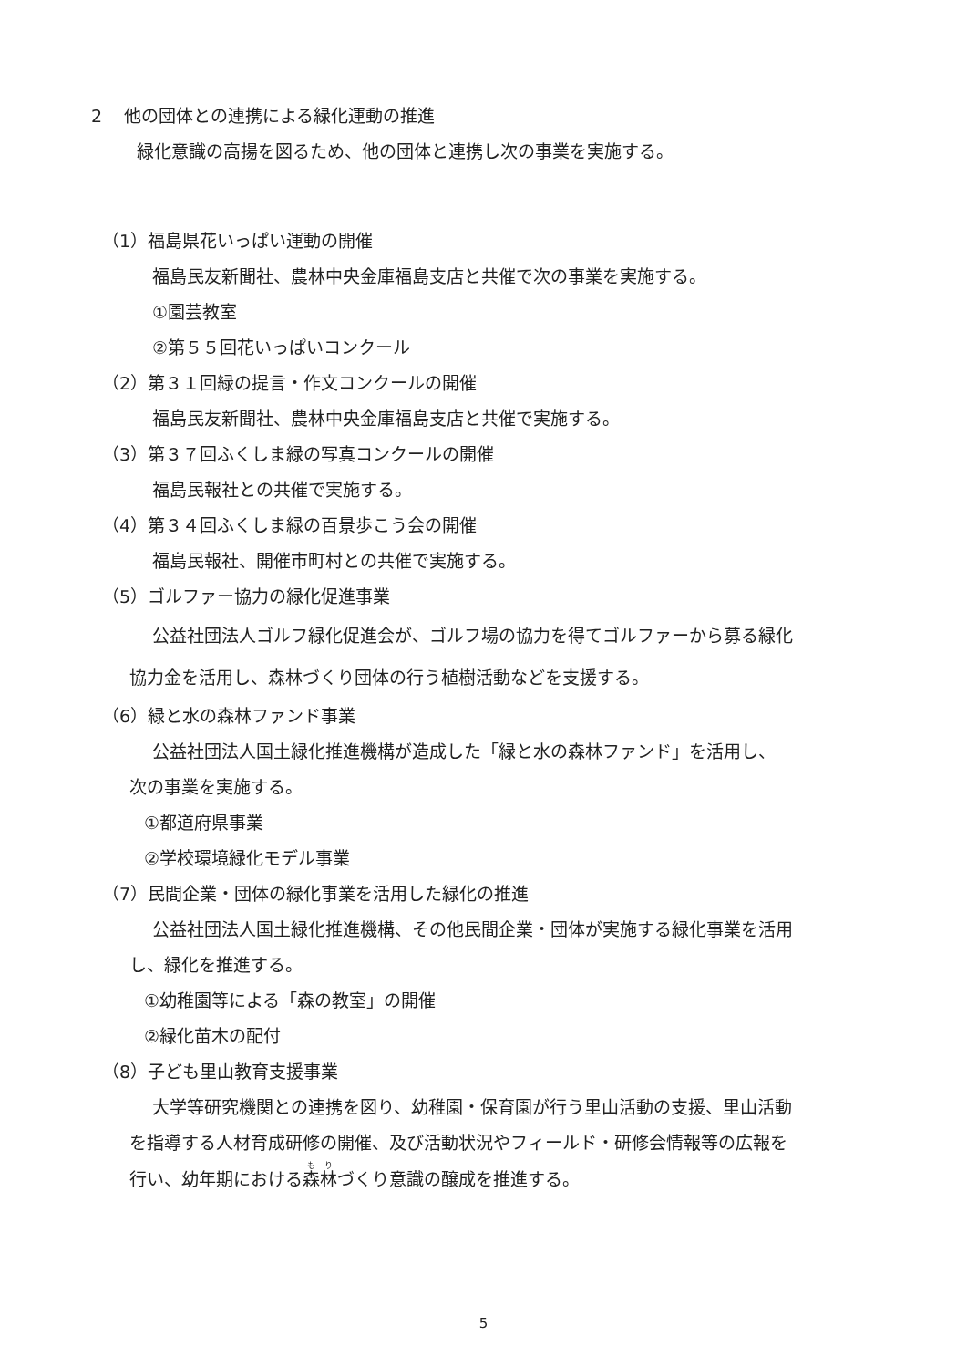2 他の団体との連携による緑化運動の推進
緑化意識の高揚を図るため、他の団体と連携し次の事業を実施する。
（1）福島県花いっぱい運動の開催
福島民友新聞社、農林中央金庫福島支店と共催で次の事業を実施する。
①園芸教室
②第５５回花いっぱいコンクール
（2）第３１回緑の提言・作文コンクールの開催
福島民友新聞社、農林中央金庫福島支店と共催で実施する。
（3）第３７回ふくしま緑の写真コンクールの開催
福島民報社との共催で実施する。
（4）第３４回ふくしま緑の百景歩こう会の開催
福島民報社、開催市町村との共催で実施する。
（5）ゴルファー協力の緑化促進事業
公益社団法人ゴルフ緑化促進会が、ゴルフ場の協力を得てゴルファーから募る緑化
協力金を活用し、森林づくり団体の行う植樹活動などを支援する。
（6）緑と水の森林ファンド事業
公益社団法人国土緑化推進機構が造成した「緑と水の森林ファンド」を活用し、
次の事業を実施する。
①都道府県事業
②学校環境緑化モデル事業
（7）民間企業・団体の緑化事業を活用した緑化の推進
公益社団法人国土緑化推進機構、その他民間企業・団体が実施する緑化事業を活用
し、緑化を推進する。
①幼稚園等による「森の教室」の開催
②緑化苗木の配付
（8）子ども里山教育支援事業
大学等研究機関との連携を図り、幼稚園・保育園が行う里山活動の支援、里山活動
を指導する人材育成研修の開催、及び活動状況やフィールド・研修会情報等の広報を
行い、幼年期における森林づくり意識の醸成を推進する。
5